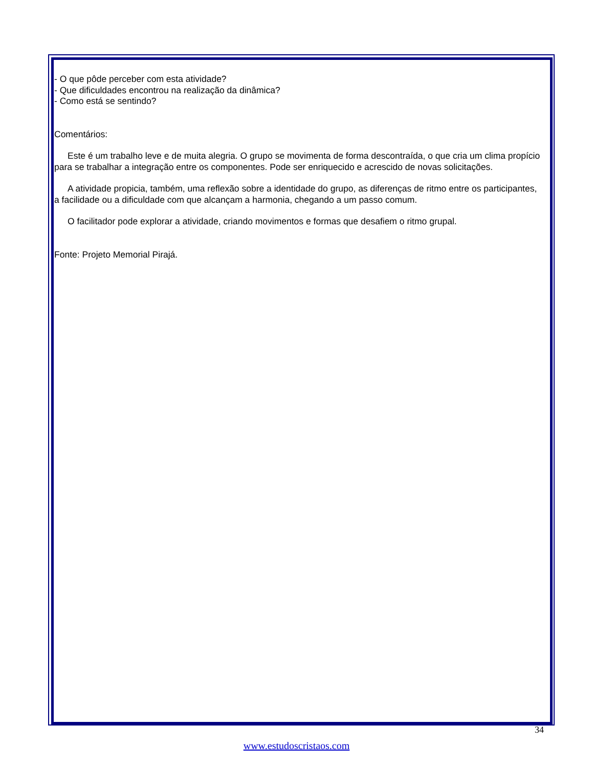- O que pôde perceber com esta atividade?
- Que dificuldades encontrou na realização da dinâmica?
- Como está se sentindo?
Comentários:
Este é um trabalho leve e de muita alegria. O grupo se movimenta de forma descontraída, o que cria um clima propício para se trabalhar a integração entre os componentes. Pode ser enriquecido e acrescido de novas solicitações.
A atividade propicia, também, uma reflexão sobre a identidade do grupo, as diferenças de ritmo entre os participantes, a facilidade ou a dificuldade com que alcançam a harmonia, chegando a um passo comum.
O facilitador pode explorar a atividade, criando movimentos e formas que desafiem o ritmo grupal.
Fonte: Projeto Memorial Pirajá.
34
www.estudoscristaos.com